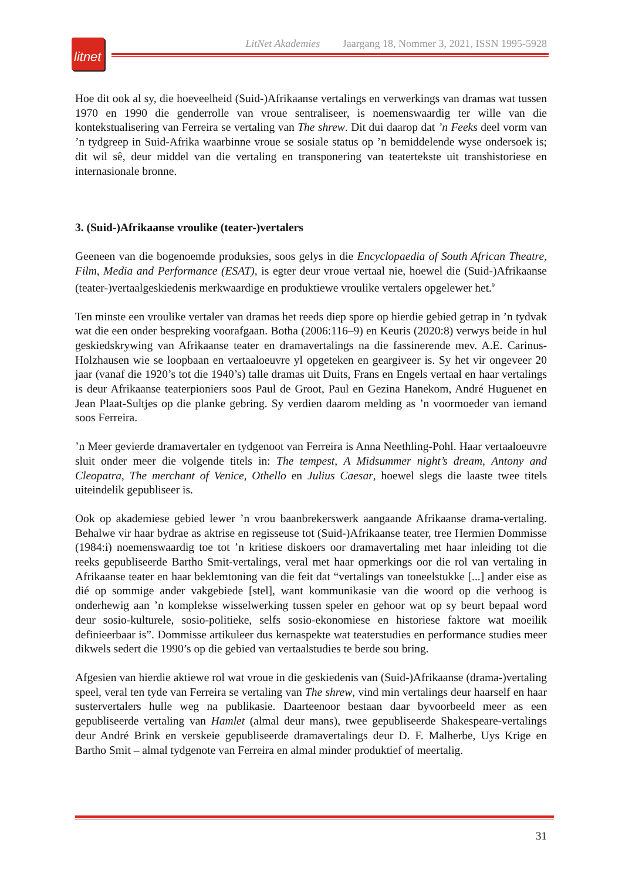litnet
LitNet Akademies Jaargang 18, Nommer 3, 2021, ISSN 1995-5928
Hoe dit ook al sy, die hoeveelheid (Suid-)Afrikaanse vertalings en verwerkings van dramas wat tussen 1970 en 1990 die genderrolle van vroue sentraliseer, is noemenswaardig ter wille van die kontekstualisering van Ferreira se vertaling van The shrew. Dit dui daarop dat ’n Feeks deel vorm van ’n tydgreep in Suid-Afrika waarbinne vroue se sosiale status op ’n bemiddelende wyse ondersoek is; dit wil sê, deur middel van die vertaling en transponering van teatertekste uit transhistoriese en internasionale bronne.
3. (Suid-)Afrikaanse vroulike (teater-)vertalers
Geeneen van die bogenoemde produksies, soos gelys in die Encyclopaedia of South African Theatre, Film, Media and Performance (ESAT), is egter deur vroue vertaal nie, hoewel die (Suid-)Afrikaanse (teater-)vertaalgeskiedenis merkwaardige en produktiewe vroulike vertalers opgelewer het.<sup>9</sup>
Ten minste een vroulike vertaler van dramas het reeds diep spore op hierdie gebied getrap in ’n tydvak wat die een onder bespreking voorafgaan. Botha (2006:116–9) en Keuris (2020:8) verwys beide in hul geskiedskrywing van Afrikaanse teater en dramavertalings na die fassinerende mev. A.E. Carinus-Holzhausen wie se loopbaan en vertaaloeuvre yl opgeteken en geargiveer is. Sy het vir ongeveer 20 jaar (vanaf die 1920’s tot die 1940’s) talle dramas uit Duits, Frans en Engels vertaal en haar vertalings is deur Afrikaanse teaterpioniers soos Paul de Groot, Paul en Gezina Hanekom, André Huguenet en Jean Plaat-Sultjes op die planke gebring. Sy verdien daarom melding as ’n voormoeder van iemand soos Ferreira.
’n Meer gevierde dramavertaler en tydgenoot van Ferreira is Anna Neethling-Pohl. Haar vertaaloeuvre sluit onder meer die volgende titels in: The tempest, A Midsummer night’s dream, Antony and Cleopatra, The merchant of Venice, Othello en Julius Caesar, hoewel slegs die laaste twee titels uiteindelik gepubliseer is.
Ook op akademiese gebied lewer ’n vrou baanbrekerswerk aangaande Afrikaanse drama-vertaling. Behalwe vir haar bydrae as aktrise en regisseuse tot (Suid-)Afrikaanse teater, tree Hermien Dommisse (1984:i) noemenswaardig toe tot ’n kritiese diskoers oor dramavertaling met haar inleiding tot die reeks gepubliseerde Bartho Smit-vertalings, veral met haar opmerkings oor die rol van vertaling in Afrikaanse teater en haar beklemtoning van die feit dat “vertalings van toneelstukke [...] ander eise as dié op sommige ander vakgebiede [stel], want kommunikasie van die woord op die verhoog is onderhewig aan ’n komplekse wisselwerking tussen speler en gehoor wat op sy beurt bepaal word deur sosio-kulturele, sosio-politieke, selfs sosio-ekonomiese en historiese faktore wat moeilik definieerbaar is”. Dommisse artikuleer dus kernaspekte wat teaterstudies en performance studies meer dikwels sedert die 1990’s op die gebied van vertaalstudies te berde sou bring.
Afgesien van hierdie aktiewe rol wat vroue in die geskiedenis van (Suid-)Afrikaanse (drama-)vertaling speel, veral ten tyde van Ferreira se vertaling van The shrew, vind min vertalings deur haarself en haar sustervertalers hulle weg na publikasie. Daarteenoor bestaan daar byvoorbeeld meer as een gepubliseerde vertaling van Hamlet (almal deur mans), twee gepubliseerde Shakespeare-vertalings deur André Brink en verskeie gepubliseerde dramavertalings deur D. F. Malherbe, Uys Krige en Bartho Smit – almal tydgenote van Ferreira en almal minder produktief of meertalig.
31